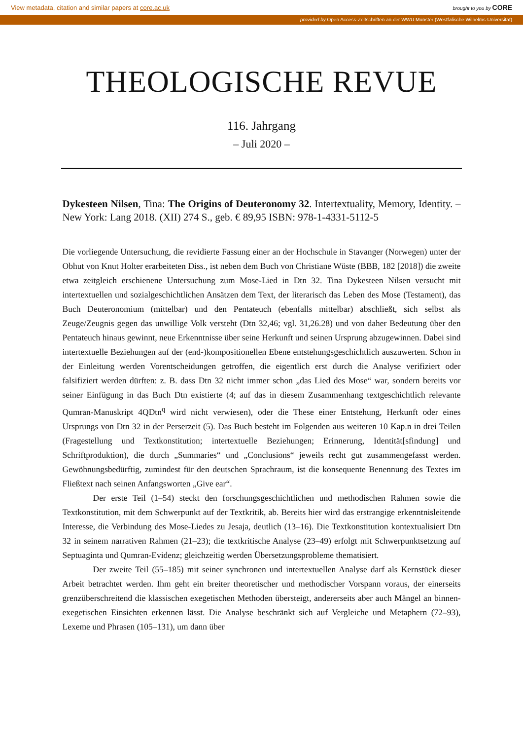View metadata, citation and similar papers at core.ac.uk brought to you by CORE
provided by Open Access-Zeitschriften an der WWU Münster (Westfälische Wilhelms-Universität)
THEOLOGISCHE REVUE
116. Jahrgang
– Juli 2020 –
Dykesteen Nilsen, Tina: The Origins of Deuteronomy 32. Intertextuality, Memory, Identity. – New York: Lang 2018. (XII) 274 S., geb. € 89,95 ISBN: 978-1-4331-5112-5
Die vorliegende Untersuchung, die revidierte Fassung einer an der Hochschule in Stavanger (Norwegen) unter der Obhut von Knut Holter erarbeiteten Diss., ist neben dem Buch von Christiane Wüste (BBB, 182 [2018]) die zweite etwa zeitgleich erschienene Untersuchung zum Mose-Lied in Dtn 32. Tina Dykesteen Nilsen versucht mit intertextuellen und sozialgeschichtlichen Ansätzen dem Text, der literarisch das Leben des Mose (Testament), das Buch Deuteronomium (mittelbar) und den Pentateuch (ebenfalls mittelbar) abschließt, sich selbst als Zeuge/Zeugnis gegen das unwillige Volk versteht (Dtn 32,46; vgl. 31,26.28) und von daher Bedeutung über den Pentateuch hinaus gewinnt, neue Erkenntnisse über seine Herkunft und seinen Ursprung abzugewinnen. Dabei sind intertextuelle Beziehungen auf der (end-)kompositionellen Ebene entstehungsgeschichtlich auszuwerten. Schon in der Einleitung werden Vorentscheidungen getroffen, die eigentlich erst durch die Analyse verifiziert oder falsifiziert werden dürften: z. B. dass Dtn 32 nicht immer schon „das Lied des Mose“ war, sondern bereits vor seiner Einfügung in das Buch Dtn existierte (4; auf das in diesem Zusammenhang textgeschichtlich relevante Qumran-Manuskript 4QDtn<sup>q</sup> wird nicht verwiesen), oder die These einer Entstehung, Herkunft oder eines Ursprungs von Dtn 32 in der Perserzeit (5). Das Buch besteht im Folgenden aus weiteren 10 Kap.n in drei Teilen (Fragestellung und Textkonstitution; intertextuelle Beziehungen; Erinnerung, Identität[sfindung] und Schriftproduktion), die durch „Summaries“ und „Conclusions“ jeweils recht gut zusammengefasst werden. Gewöhnungsbedürftig, zumindest für den deutschen Sprachraum, ist die konsequente Benennung des Textes im Fließtext nach seinen Anfangsworten „Give ear“.
Der erste Teil (1–54) steckt den forschungsgeschichtlichen und methodischen Rahmen sowie die Textkonstitution, mit dem Schwerpunkt auf der Textkritik, ab. Bereits hier wird das erstrangige erkenntnisleitende Interesse, die Verbindung des Mose-Liedes zu Jesaja, deutlich (13–16). Die Textkonstitution kontextualisiert Dtn 32 in seinem narrativen Rahmen (21–23); die textkritische Analyse (23–49) erfolgt mit Schwerpunktsetzung auf Septuaginta und Qumran-Evidenz; gleichzeitig werden Übersetzungsprobleme thematisiert.
Der zweite Teil (55–185) mit seiner synchronen und intertextuellen Analyse darf als Kernstück dieser Arbeit betrachtet werden. Ihm geht ein breiter theoretischer und methodischer Vorspann voraus, der einerseits grenzüberschreitend die klassischen exegetischen Methoden übersteigt, andererseits aber auch Mängel an binnen-exegetischen Einsichten erkennen lässt. Die Analyse beschränkt sich auf Vergleiche und Metaphern (72–93), Lexeme und Phrasen (105–131), um dann über